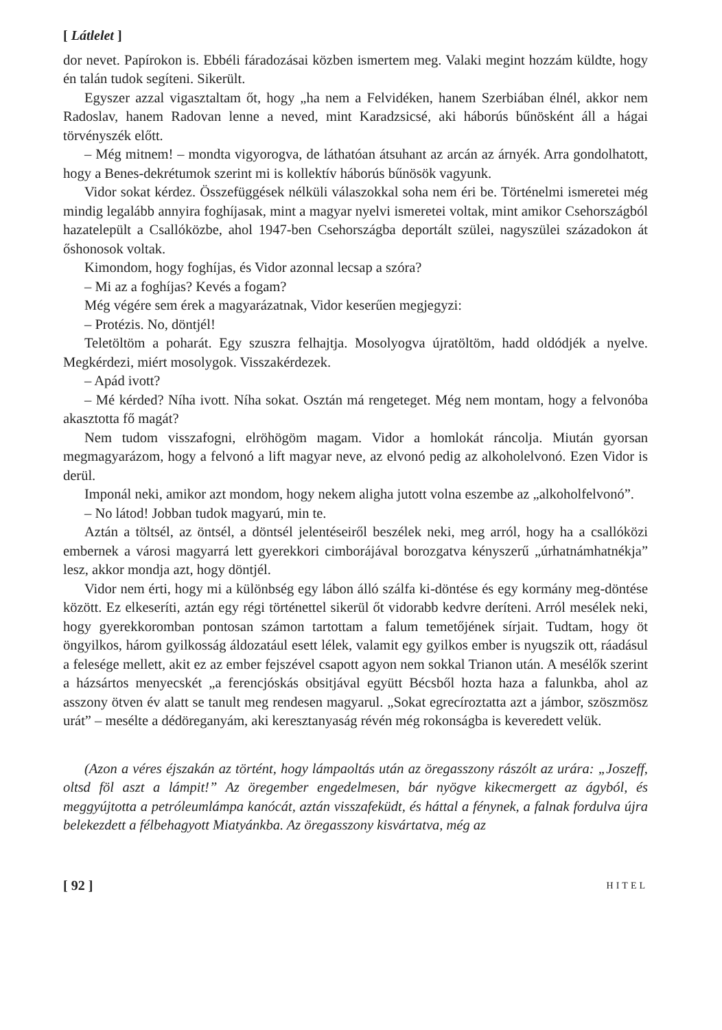[ Látlelet ]
dor nevet. Papírokon is. Ebbéli fáradozásai közben ismertem meg. Valaki megint hozzám küldte, hogy én talán tudok segíteni. Sikerült.
Egyszer azzal vigasztaltam őt, hogy „ha nem a Felvidéken, hanem Szerbiában élnél, akkor nem Radoslav, hanem Radovan lenne a neved, mint Karadzsicsé, aki háborús bűnösként áll a hágai törvényszék előtt.
– Még mitnem! – mondta vigyorogva, de láthatóan átsuhant az arcán az árnyék. Arra gondolhatott, hogy a Benes-dekrétumok szerint mi is kollektív háborús bűnösök vagyunk.
Vidor sokat kérdez. Összefüggések nélküli válaszokkal soha nem éri be. Történelmi ismeretei még mindig legalább annyira foghíjasak, mint a magyar nyelvi ismeretei voltak, mint amikor Csehországból hazatelepült a Csallóközbe, ahol 1947-ben Csehországba deportált szülei, nagyszülei századokon át őshonosok voltak.
Kimondom, hogy foghíjas, és Vidor azonnal lecsap a szóra?
– Mi az a foghíjas? Kevés a fogam?
Még végére sem érek a magyarázatnak, Vidor keserűen megjegyzi:
– Protézis. No, döntjél!
Teletöltöm a poharát. Egy szuszra felhajtja. Mosolyogva újratöltöm, hadd oldódjék a nyelve. Megkérdezi, miért mosolygok. Visszakérdezek.
– Apád ivott?
– Mé kérded? Níha ivott. Níha sokat. Osztán má rengeteget. Még nem montam, hogy a felvonóba akasztotta fő magát?
Nem tudom visszafogni, elröhögöm magam. Vidor a homlokát ráncolja. Miután gyorsan megmagyarázom, hogy a felvonó a lift magyar neve, az elvonó pedig az alkoholelvonó. Ezen Vidor is derül.
Imponál neki, amikor azt mondom, hogy nekem aligha jutott volna eszembe az „alkoholfelvonó”.
– No látod! Jobban tudok magyarú, min te.
Aztán a töltsél, az öntsél, a döntsél jelentéseiről beszélek neki, meg arról, hogy ha a csallóközi embernek a városi magyarrá lett gyerekkori cimborájával borozgatva kényszerű „úrhatnámhatnékja” lesz, akkor mondja azt, hogy döntjél.
Vidor nem érti, hogy mi a különbség egy lábon álló szálfa ki-döntése és egy kormány meg-döntése között. Ez elkeseríti, aztán egy régi történettel sikerül őt vidorabb kedvre deríteni. Arról mesélek neki, hogy gyerekkoromban pontosan számon tartottam a falum temetőjének sírjait. Tudtam, hogy öt öngyilkos, három gyilkosság áldozatául esett lélek, valamit egy gyilkos ember is nyugszik ott, ráadásul a felesége mellett, akit ez az ember fejszével csapott agyon nem sokkal Trianon után. A mesélők szerint a házsártos menyecskét „a ferencjóskás obsitjával együtt Bécsből hozta haza a falunkba, ahol az asszony ötven év alatt se tanult meg rendesen magyarul. „Sokat egrecíroztatta azt a jámbor, szöszmösz urát” – mesélte a dédöreganyám, aki keresztanyaság révén még rokonságba is keveredett velük.
(Azon a véres éjszakán az történt, hogy lámpaoltás után az öregasszony rászólt az urára: „Joszeff, oltsd föl aszt a lámpit!” Az öregember engedelmesen, bár nyögve kikecmergett az ágyból, és meggyújtotta a petróleumlámpa kanócát, aztán visszafeküdt, és háttal a fénynek, a falnak fordulva újra belekezdett a félbehagyott Miatyánkba. Az öregasszony kisvártatva, még az
[ 92 ] HITEL